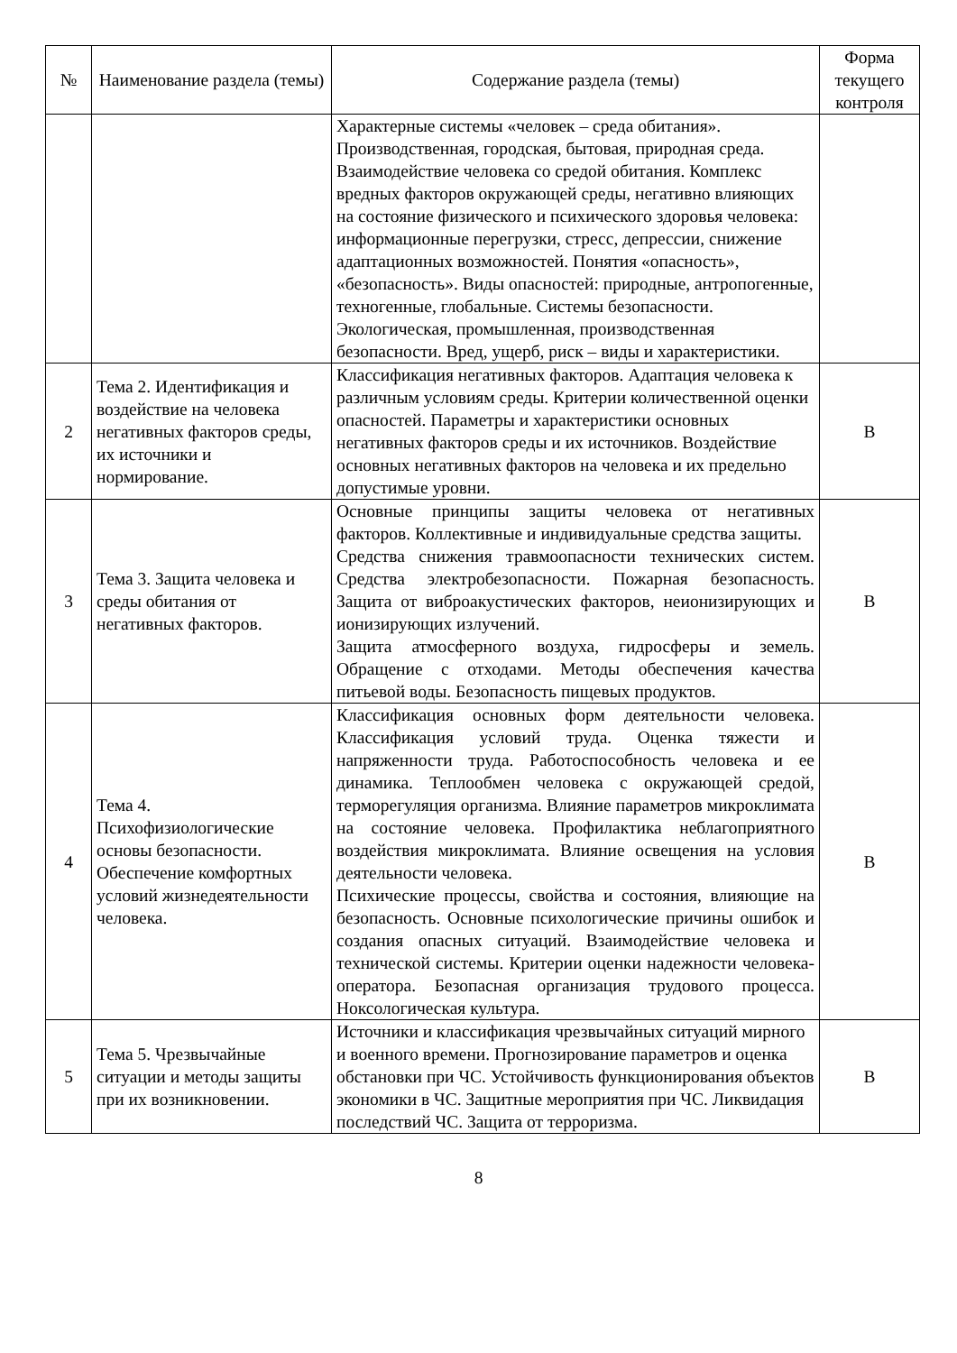| № | Наименование раздела (темы) | Содержание раздела (темы) | Форма текущего контроля |
| --- | --- | --- | --- |
| | | Характерные системы «человек – среда обитания». Производственная, городская, бытовая, природная среда. Взаимодействие человека со средой обитания. Комплекс вредных факторов окружающей среды, негативно влияющих на состояние физического и психического здоровья человека: информационные перегрузки, стресс, депрессии, снижение адаптационных возможностей. Понятия «опасность», «безопасность». Виды опасностей: природные, антропогенные, техногенные, глобальные. Системы безопасности. Экологическая, промышленная, производственная безопасности. Вред, ущерб, риск – виды и характеристики. | |
| 2 | Тема 2. Идентификация и воздействие на человека негативных факторов среды, их источники и нормирование. | Классификация негативных факторов. Адаптация человека к различным условиям среды. Критерии количественной оценки опасностей. Параметры и характеристики основных негативных факторов среды и их источников. Воздействие основных негативных факторов на человека и их предельно допустимые уровни. | В |
| 3 | Тема 3. Защита человека и среды обитания от негативных факторов. | Основные принципы защиты человека от негативных факторов. Коллективные и индивидуальные средства защиты. Средства снижения травмоопасности технических систем. Средства электробезопасности. Пожарная безопасность. Защита от виброакустических факторов, неионизирующих и ионизирующих излучений. Защита атмосферного воздуха, гидросферы и земель. Обращение с отходами. Методы обеспечения качества питьевой воды. Безопасность пищевых продуктов. | В |
| 4 | Тема 4. Психофизиологические основы безопасности. Обеспечение комфортных условий жизнедеятельности человека. | Классификация основных форм деятельности человека. Классификация условий труда. Оценка тяжести и напряженности труда. Работоспособность человека и ее динамика. Теплообмен человека с окружающей средой, терморегуляция организма. Влияние параметров микроклимата на состояние человека. Профилактика неблагоприятного воздействия микроклимата. Влияние освещения на условия деятельности человека. Психические процессы, свойства и состояния, влияющие на безопасность. Основные психологические причины ошибок и создания опасных ситуаций. Взаимодействие человека и технической системы. Критерии оценки надежности человека-оператора. Безопасная организация трудового процесса. Ноксологическая культура. | В |
| 5 | Тема 5. Чрезвычайные ситуации и методы защиты при их возникновении. | Источники и классификация чрезвычайных ситуаций мирного и военного времени. Прогнозирование параметров и оценка обстановки при ЧС. Устойчивость функционирования объектов экономики в ЧС. Защитные мероприятия при ЧС. Ликвидация последствий ЧС. Защита от терроризма. | В |
8